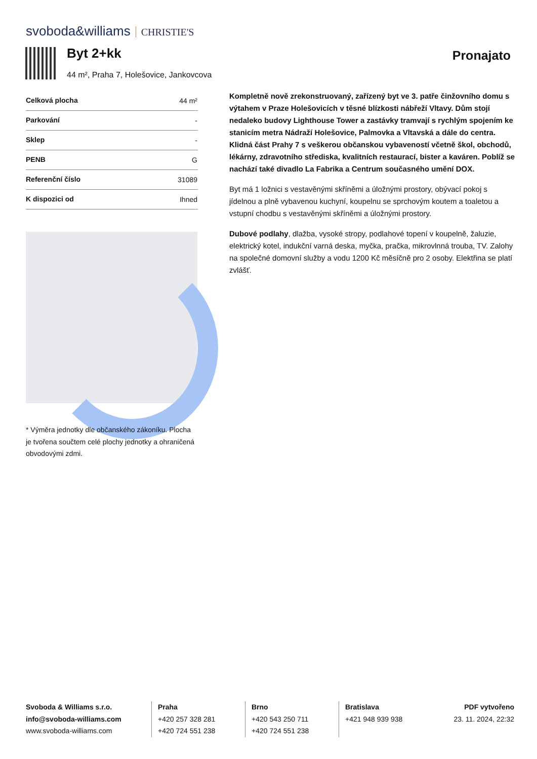svoboda&williams CHRISTIE'S
Byt 2+kk
44 m², Praha 7, Holešovice, Jankovcova
Pronajato
| Celková plocha | 44 m² |
| Parkování | - |
| Sklep | - |
| PENB | G |
| Referenční číslo | 31089 |
| K dispozici od | Ihned |
* Výměra jednotky dle občanského zákoníku. Plocha je tvořena součtem celé plochy jednotky a ohraničená obvodovými zdmi.
Kompletně nově zrekonstruovaný, zařízený byt ve 3. patře činžovního domu s výtahem v Praze Holešovicích v těsné blízkosti nábřeží Vltavy. Dům stojí nedaleko budovy Lighthouse Tower a zastávky tramvají s rychlým spojením ke stanicím metra Nádraží Holešovice, Palmovka a Vltavská a dále do centra. Klidná část Prahy 7 s veškerou občanskou vybaveností včetně škol, obchodů, lékárny, zdravotního střediska, kvalitních restaurací, bister a kaváren. Poblíž se nachází také divadlo La Fabrika a Centrum současného umění DOX.
Byt má 1 ložnici s vestavěnými skříněmi a úložnými prostory, obývací pokoj s jídelnou a plně vybavenou kuchyní, koupelnu se sprchovým koutem a toaletou a vstupní chodbu s vestavěnými skříněmi a úložnými prostory.
Dubové podlahy, dlažba, vysoké stropy, podlahové topení v koupelně, žaluzie, elektrický kotel, indukční varná deska, myčka, pračka, mikrovlnná trouba, TV. Zalohy na společné domovní služby a vodu 1200 Kč měsíčně pro 2 osoby. Elektřina se platí zvlášť.
Svoboda & Williams s.r.o.
info@svoboda-williams.com
www.svoboda-williams.com
Praha
+420 257 328 281
+420 724 551 238
Brno
+420 543 250 711
+420 724 551 238
Bratislava
+421 948 939 938
PDF vytvořeno
23. 11. 2024, 22:32